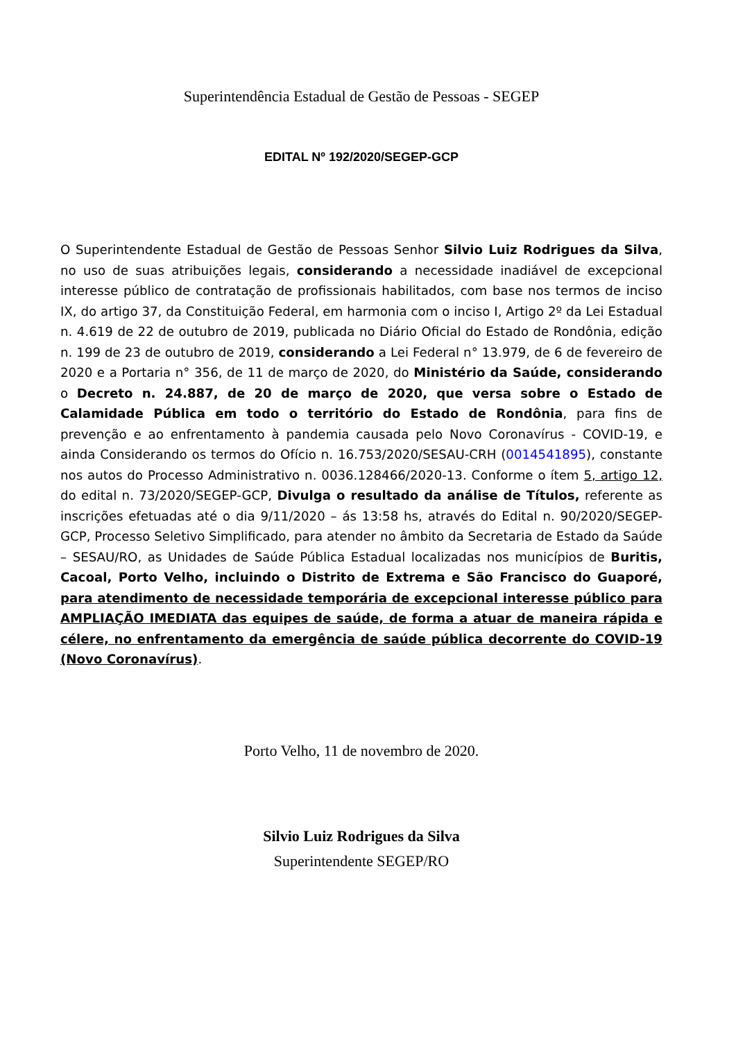Superintendência Estadual de Gestão de Pessoas - SEGEP
EDITAL Nº 192/2020/SEGEP-GCP
O Superintendente Estadual de Gestão de Pessoas Senhor Silvio Luiz Rodrigues da Silva, no uso de suas atribuições legais, considerando a necessidade inadiável de excepcional interesse público de contratação de profissionais habilitados, com base nos termos de inciso IX, do artigo 37, da Constituição Federal, em harmonia com o inciso I, Artigo 2º da Lei Estadual n. 4.619 de 22 de outubro de 2019, publicada no Diário Oficial do Estado de Rondônia, edição n. 199 de 23 de outubro de 2019, considerando a Lei Federal n° 13.979, de 6 de fevereiro de 2020 e a Portaria n° 356, de 11 de março de 2020, do Ministério da Saúde, considerando o Decreto n. 24.887, de 20 de março de 2020, que versa sobre o Estado de Calamidade Pública em todo o território do Estado de Rondônia, para fins de prevenção e ao enfrentamento à pandemia causada pelo Novo Coronavírus - COVID-19, e ainda Considerando os termos do Ofício n. 16.753/2020/SESAU-CRH (0014541895), constante nos autos do Processo Administrativo n. 0036.128466/2020-13. Conforme o ítem 5, artigo 12, do edital n. 73/2020/SEGEP-GCP, Divulga o resultado da análise de Títulos, referente as inscrições efetuadas até o dia 9/11/2020 – ás 13:58 hs, através do Edital n. 90/2020/SEGEP-GCP, Processo Seletivo Simplificado, para atender no âmbito da Secretaria de Estado da Saúde – SESAU/RO, as Unidades de Saúde Pública Estadual localizadas nos municípios de Buritis, Cacoal, Porto Velho, incluindo o Distrito de Extrema e São Francisco do Guaporé, para atendimento de necessidade temporária de excepcional interesse público para AMPLIAÇÃO IMEDIATA das equipes de saúde, de forma a atuar de maneira rápida e célere, no enfrentamento da emergência de saúde pública decorrente do COVID-19 (Novo Coronavírus).
Porto Velho, 11 de novembro de 2020.
Silvio Luiz Rodrigues da Silva
Superintendente SEGEP/RO